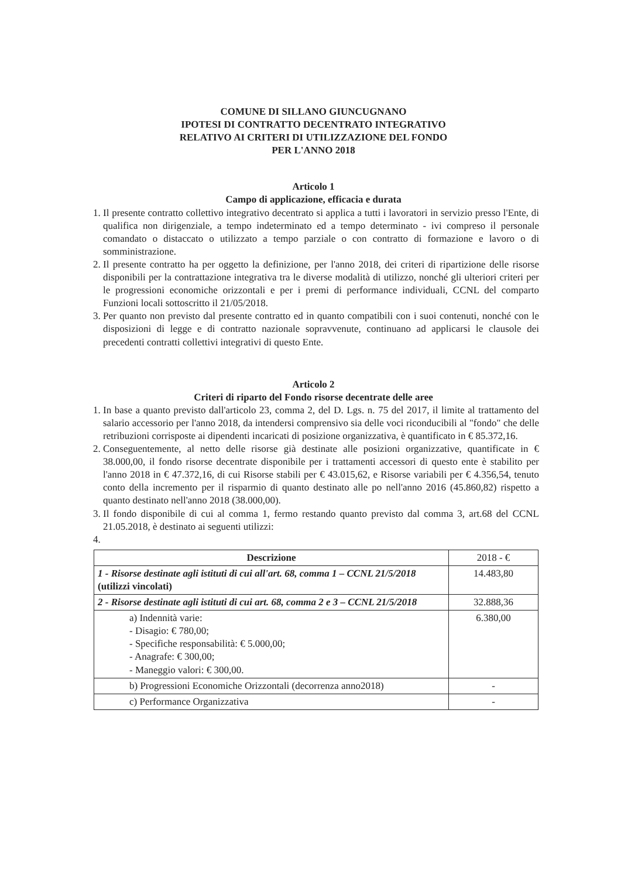COMUNE DI SILLANO GIUNCUGNANO
IPOTESI DI CONTRATTO DECENTRATO INTEGRATIVO
RELATIVO AI CRITERI DI UTILIZZAZIONE DEL FONDO
PER L'ANNO 2018
Articolo 1
Campo di applicazione, efficacia e durata
1. Il presente contratto collettivo integrativo decentrato si applica a tutti i lavoratori in servizio presso l'Ente, di qualifica non dirigenziale, a tempo indeterminato ed a tempo determinato - ivi compreso il personale comandato o distaccato o utilizzato a tempo parziale o con contratto di formazione e lavoro o di somministrazione.
2. Il presente contratto ha per oggetto la definizione, per l'anno 2018, dei criteri di ripartizione delle risorse disponibili per la contrattazione integrativa tra le diverse modalità di utilizzo, nonché gli ulteriori criteri per le progressioni economiche orizzontali e per i premi di performance individuali, CCNL del comparto Funzioni locali sottoscritto il 21/05/2018.
3. Per quanto non previsto dal presente contratto ed in quanto compatibili con i suoi contenuti, nonché con le disposizioni di legge e di contratto nazionale sopravvenute, continuano ad applicarsi le clausole dei precedenti contratti collettivi integrativi di questo Ente.
Articolo 2
Criteri di riparto del Fondo risorse decentrate delle aree
1. In base a quanto previsto dall'articolo 23, comma 2, del D. Lgs. n. 75 del 2017, il limite al trattamento del salario accessorio per l'anno 2018, da intendersi comprensivo sia delle voci riconducibili al "fondo" che delle retribuzioni corrisposte ai dipendenti incaricati di posizione organizzativa, è quantificato in € 85.372,16.
2. Conseguentemente, al netto delle risorse già destinate alle posizioni organizzative, quantificate in € 38.000,00, il fondo risorse decentrate disponibile per i trattamenti accessori di questo ente è stabilito per l'anno 2018 in € 47.372,16, di cui Risorse stabili per € 43.015,62, e Risorse variabili per € 4.356,54, tenuto conto della incremento per il risparmio di quanto destinato alle po nell'anno 2016 (45.860,82) rispetto a quanto destinato nell'anno 2018 (38.000,00).
3. Il fondo disponibile di cui al comma 1, fermo restando quanto previsto dal comma 3, art.68 del CCNL 21.05.2018, è destinato ai seguenti utilizzi:
| Descrizione | 2018 - € |
| --- | --- |
| 1 - Risorse destinate agli istituti di cui all'art. 68, comma 1 – CCNL 21/5/2018 (utilizzi vincolati) | 14.483,80 |
| 2 - Risorse destinate agli istituti di cui art. 68, comma 2 e 3 – CCNL 21/5/2018 | 32.888,36 |
| a) Indennità varie: - Disagio: € 780,00; - Specifiche responsabilità: € 5.000,00; - Anagrafe: € 300,00; - Maneggio valori: € 300,00. | 6.380,00 |
| b) Progressioni Economiche Orizzontali (decorrenza anno2018) | - |
| c) Performance Organizzativa | - |